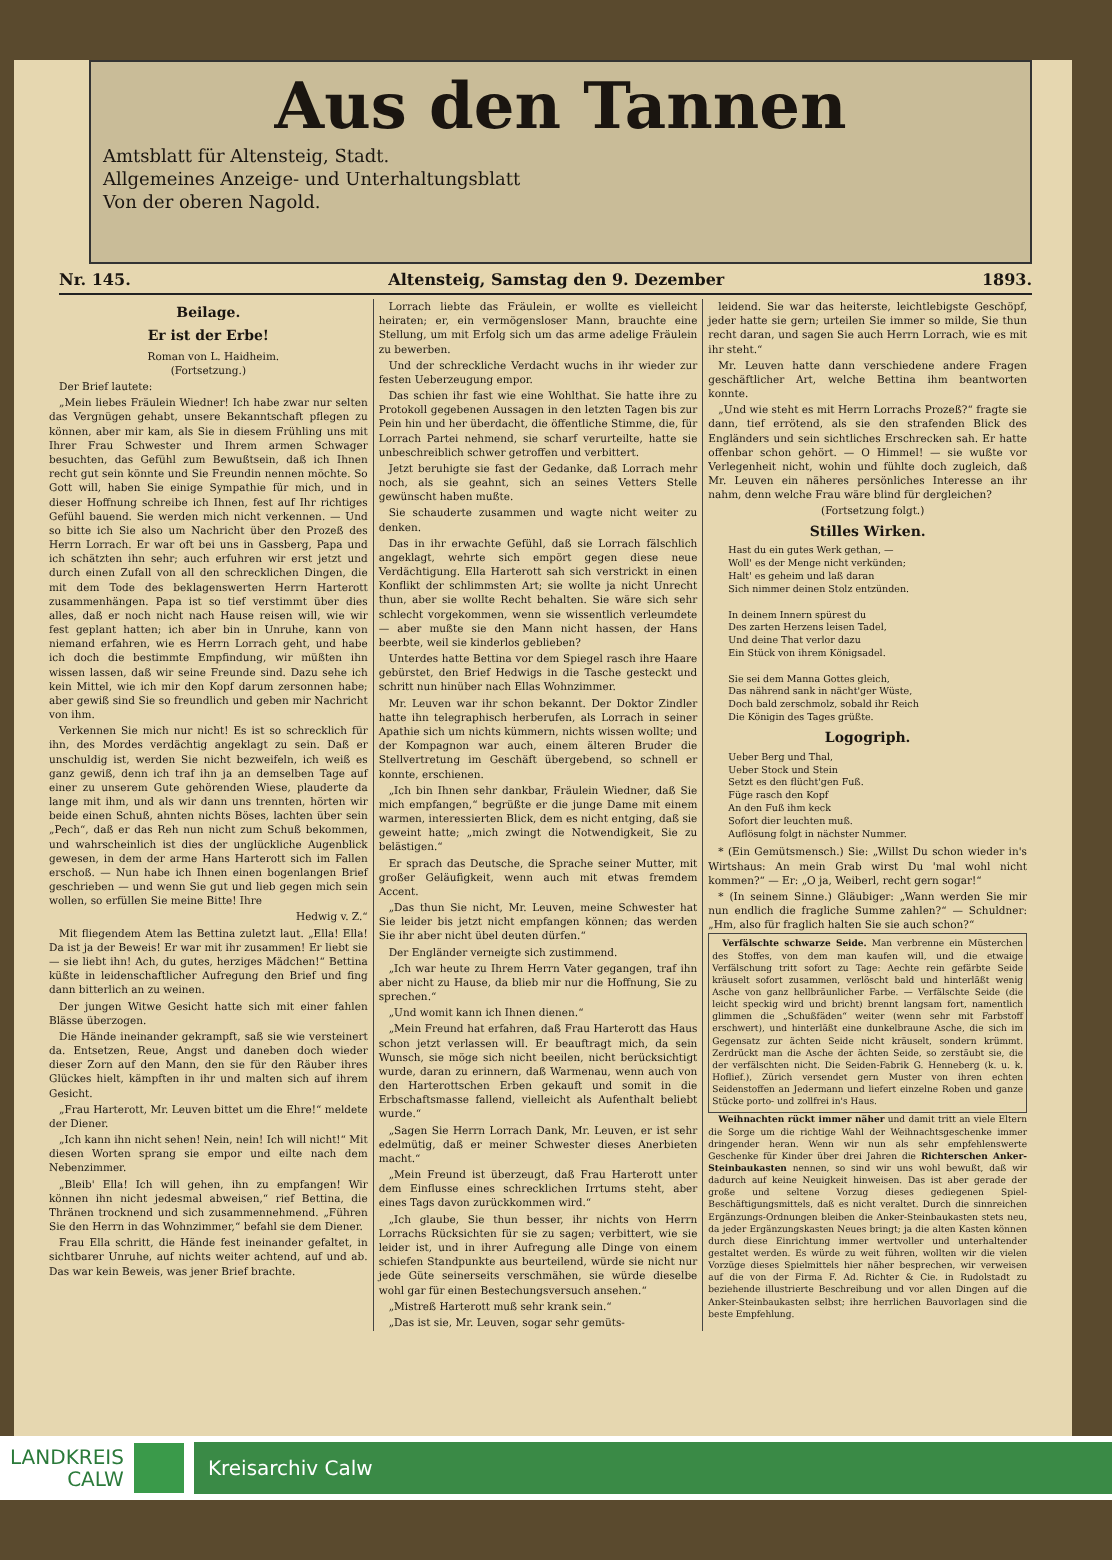Aus den Tannen
Amtsblatt für Altensteig, Stadt.
Allgemeines Anzeige- und Unterhaltungsblatt
Von der oberen Nagold.
Nr. 145. Altensteig, Samstag den 9. Dezember 1893.
Beilage.
Er ist der Erbe!
Roman von L. Haidheim.
(Fortsetzung.)
Der Brief lautete:
„Mein liebes Fräulein Wiedner! Ich habe zwar nur selten das Vergnügen gehabt, unsere Bekanntschaft pflegen zu können, aber mir kam, als Sie in diesem Frühling uns mit Ihrer Frau Schwester und Ihrem armen Schwager besuchten, das Gefühl zum Bewußtsein, daß ich Ihnen recht gut sein könnte und Sie Freundin nennen möchte. So Gott will, haben Sie einige Sympathie für mich, und in dieser Hoffnung schreibe ich Ihnen, fest auf Ihr richtiges Gefühl bauend. Sie werden mich nicht verkennen. — Und so bitte ich Sie also um Nachricht über den Prozeß des Herrn Lorrach. Er war oft bei uns in Gassberg, Papa und ich schätzten ihn sehr; auch erfuhren wir erst jetzt und durch einen Zufall von all den schrecklichen Dingen, die mit dem Tode des beklagenswerten Herrn Harterott zusammenhängen. Papa ist so tief verstimmt über dies alles, daß er noch nicht nach Hause reisen will, wie wir fest geplant hatten; ich aber bin in Unruhe, kann von niemand erfahren, wie es Herrn Lorrach geht, und habe ich doch die bestimmte Empfindung, wir müßten ihn wissen lassen, daß wir seine Freunde sind. Dazu sehe ich kein Mittel, wie ich mir den Kopf darum zersonnen habe; aber gewiß sind Sie so freundlich und geben mir Nachricht von ihm.
Verkennen Sie mich nur nicht! Es ist so schrecklich für ihn, des Mordes verdächtig angeklagt zu sein. Daß er unschuldig ist, werden Sie nicht bezweifeln, ich weiß es ganz gewiß, denn ich traf ihn ja an demselben Tage auf einer zu unserem Gute gehörenden Wiese, plauderte da lange mit ihm, und als wir dann uns trennten, hörten wir beide einen Schuß, ahnten nichts Böses, lachten über sein „Pech“, daß er das Reh nun nicht zum Schuß bekommen, und wahrscheinlich ist dies der unglückliche Augenblick gewesen, in dem der arme Hans Harterott sich im Fallen erschoß. — Nun habe ich Ihnen einen bogenlangen Brief geschrieben — und wenn Sie gut und lieb gegen mich sein wollen, so erfüllen Sie meine Bitte! Ihre
Hedwig v. Z.“
Mit fliegendem Atem las Bettina zuletzt laut. „Ella! Ella! Da ist ja der Beweis! Er war mit ihr zusammen! Er liebt sie — sie liebt ihn! Ach, du gutes, herziges Mädchen!“ Bettina küßte in leidenschaftlicher Aufregung den Brief und fing dann bitterlich an zu weinen.
Der jungen Witwe Gesicht hatte sich mit einer fahlen Blässe überzogen.
Die Hände ineinander gekrampft, saß sie wie versteinert da. Entsetzen, Reue, Angst und daneben doch wieder dieser Zorn auf den Mann, den sie für den Räuber ihres Glückes hielt, kämpften in ihr und malten sich auf ihrem Gesicht.
„Frau Harterott, Mr. Leuven bittet um die Ehre!“ meldete der Diener.
„Ich kann ihn nicht sehen! Nein, nein! Ich will nicht!“ Mit diesen Worten sprang sie empor und eilte nach dem Nebenzimmer.
„Bleib' Ella! Ich will gehen, ihn zu empfangen! Wir können ihn nicht jedesmal abweisen,“ rief Bettina, die Thränen trocknend und sich zusammennehmend. „Führen Sie den Herrn in das Wohnzimmer,“ befahl sie dem Diener.
Frau Ella schritt, die Hände fest ineinander gefaltet, in sichtbarer Unruhe, auf nichts weiter achtend, auf und ab. Das war kein Beweis, was jener Brief brachte.
Lorrach liebte das Fräulein, er wollte es vielleicht heiraten; er, ein vermögensloser Mann, brauchte eine Stellung, um mit Erfolg sich um das arme adelige Fräulein zu bewerben.
Und der schreckliche Verdacht wuchs in ihr wieder zur festen Ueberzeugung empor.
Das schien ihr fast wie eine Wohlthat. Sie hatte ihre zu Protokoll gegebenen Aussagen in den letzten Tagen bis zur Pein hin und her überdacht, die öffentliche Stimme, die, für Lorrach Partei nehmend, sie scharf verurteilte, hatte sie unbeschreiblich schwer getroffen und verbittert.
Jetzt beruhigte sie fast der Gedanke, daß Lorrach mehr noch, als sie geahnt, sich an seines Vetters Stelle gewünscht haben mußte.
Sie schauderte zusammen und wagte nicht weiter zu denken.
Das in ihr erwachte Gefühl, daß sie Lorrach fälschlich angeklagt, wehrte sich empört gegen diese neue Verdächtigung. Ella Harterott sah sich verstrickt in einen Konflikt der schlimmsten Art; sie wollte ja nicht Unrecht thun, aber sie wollte Recht behalten. Sie wäre sich sehr schlecht vorgekommen, wenn sie wissentlich verleumdete — aber mußte sie den Mann nicht hassen, der Hans beerbte, weil sie kinderlos geblieben?
Unterdes hatte Bettina vor dem Spiegel rasch ihre Haare gebürstet, den Brief Hedwigs in die Tasche gesteckt und schritt nun hinüber nach Ellas Wohnzimmer.
Mr. Leuven war ihr schon bekannt. Der Doktor Zindler hatte ihn telegraphisch herberufen, als Lorrach in seiner Apathie sich um nichts kümmern, nichts wissen wollte; und der Kompagnon war auch, einem älteren Bruder die Stellvertretung im Geschäft übergebend, so schnell er konnte, erschienen.
„Ich bin Ihnen sehr dankbar, Fräulein Wiedner, daß Sie mich empfangen,“ begrüßte er die junge Dame mit einem warmen, interessierten Blick, dem es nicht entging, daß sie geweint hatte; „mich zwingt die Notwendigkeit, Sie zu belästigen.“
Er sprach das Deutsche, die Sprache seiner Mutter, mit großer Geläufigkeit, wenn auch mit etwas fremdem Accent.
„Das thun Sie nicht, Mr. Leuven, meine Schwester hat Sie leider bis jetzt nicht empfangen können; das werden Sie ihr aber nicht übel deuten dürfen.“
Der Engländer verneigte sich zustimmend.
„Ich war heute zu Ihrem Herrn Vater gegangen, traf ihn aber nicht zu Hause, da blieb mir nur die Hoffnung, Sie zu sprechen.“
„Und womit kann ich Ihnen dienen.“
„Mein Freund hat erfahren, daß Frau Harterott das Haus schon jetzt verlassen will. Er beauftragt mich, da sein Wunsch, sie möge sich nicht beeilen, nicht berücksichtigt wurde, daran zu erinnern, daß Warmenau, wenn auch von den Harterottschen Erben gekauft und somit in die Erbschaftsmasse fallend, vielleicht als Aufenthalt beliebt wurde.“
„Sagen Sie Herrn Lorrach Dank, Mr. Leuven, er ist sehr edelmütig, daß er meiner Schwester dieses Anerbieten macht.“
„Mein Freund ist überzeugt, daß Frau Harterott unter dem Einflusse eines schrecklichen Irrtums steht, aber eines Tags davon zurückkommen wird.“
„Ich glaube, Sie thun besser, ihr nichts von Herrn Lorrachs Rücksichten für sie zu sagen; verbittert, wie sie leider ist, und in ihrer Aufregung alle Dinge von einem schiefen Standpunkte aus beurteilend, würde sie nicht nur jede Güte seinerseits verschmähen, sie würde dieselbe wohl gar für einen Bestechungsversuch ansehen.“
„Mistreß Harterott muß sehr krank sein.“
„Das ist sie, Mr. Leuven, sogar sehr gemüts-
leidend. Sie war das heiterste, leichtlebigste Geschöpf, jeder hatte sie gern; urteilen Sie immer so milde, Sie thun recht daran, und sagen Sie auch Herrn Lorrach, wie es mit ihr steht.“
Mr. Leuven hatte dann verschiedene andere Fragen geschäftlicher Art, welche Bettina ihm beantworten konnte.
„Und wie steht es mit Herrn Lorrachs Prozeß?“ fragte sie dann, tief errötend, als sie den strafenden Blick des Engländers und sein sichtliches Erschrecken sah. Er hatte offenbar schon gehört. — O Himmel! — sie wußte vor Verlegenheit nicht, wohin und fühlte doch zugleich, daß Mr. Leuven ein näheres persönliches Interesse an ihr nahm, denn welche Frau wäre blind für dergleichen?
(Fortsetzung folgt.)
Stilles Wirken.
Hast du ein gutes Werk gethan, —
Woll' es der Menge nicht verkünden;
Halt' es geheim und laß daran
Sich nimmer deinen Stolz entzünden.
In deinem Innern spürest du
Des zarten Herzens leisen Tadel,
Und deine That verlor dazu
Ein Stück von ihrem Königsadel.
Sie sei dem Manna Gottes gleich,
Das nährend sank in nächt'ger Wüste,
Doch bald zerschmolz, sobald ihr Reich
Die Königin des Tages grüßte.
Logogriph.
Ueber Berg und Thal,
Ueber Stock und Stein
Setzt es den flücht'gen Fuß.
Füge rasch den Kopf
An den Fuß ihm keck
Sofort dier leuchten muß.
Auflösung folgt in nächster Nummer.
* (Ein Gemütsmensch.) Sie: „Willst Du schon wieder in's Wirtshaus: An mein Grab wirst Du 'mal wohl nicht kommen?“ — Er: „O ja, Weiberl, recht gern sogar!“
* (In seinem Sinne.) Gläubiger: „Wann werden Sie mir nun endlich die fragliche Summe zahlen?“ — Schuldner: „Hm, also für fraglich halten Sie sie auch schon?“
Verfälschte schwarze Seide. Man verbrenne ein Müsterchen des Stoffes, von dem man kaufen will, und die etwaige Verfälschung tritt sofort zu Tage: Aechte rein gefärbte Seide kräuselt sofort zusammen, verlöscht bald und hinterläßt wenig Asche von ganz hellbräunlicher Farbe. — Verfälschte Seide (die leicht speckig wird und bricht) brennt langsam fort, namentlich glimmen die „Schußfäden“ weiter (wenn sehr mit Farbstoff erschwert), und hinterläßt eine dunkelbraune Asche, die sich im Gegensatz zur ächten Seide nicht kräuselt, sondern krümmt. Zerdrückt man die Asche der ächten Seide, so zerstäubt sie, die der verfälschten nicht. Die Seiden-Fabrik G. Henneberg (k. u. k. Hoflief.), Zürich versendet gern Muster von ihren echten Seidenstoffen an Jedermann und liefert einzelne Roben und ganze Stücke porto- und zollfrei in's Haus.
Weihnachten rückt immer näher und damit tritt an viele Eltern die Sorge um die richtige Wahl der Weihnachtsgeschenke immer dringender heran. Wenn wir nun als sehr empfehlenswerte Geschenke für Kinder über drei Jahren die Richterschen Anker-Steinbaukasten nennen, so sind wir uns wohl bewußt, daß wir dadurch auf keine Neuigkeit hinweisen. Das ist aber gerade der große und seltene Vorzug dieses gediegenen Spiel-Beschäftigungsmittels, daß es nicht veraltet. Durch die sinnreichen Ergänzungs-Ordnungen bleiben die Anker-Steinbaukasten stets neu, da jeder Ergänzungskasten Neues bringt; ja die alten Kasten können durch diese Einrichtung immer wertvoller und unterhaltender gestaltet werden. Es würde zu weit führen, wollten wir die vielen Vorzüge dieses Spielmittels hier näher besprechen, wir verweisen auf die von der Firma F. Ad. Richter & Cie. in Rudolstadt zu beziehende illustrierte Beschreibung und vor allen Dingen auf die Anker-Steinbaukasten selbst; ihre herrlichen Bauvorlagen sind die beste Empfehlung.
LANDKREIS
CALW
Kreisarchiv Calw